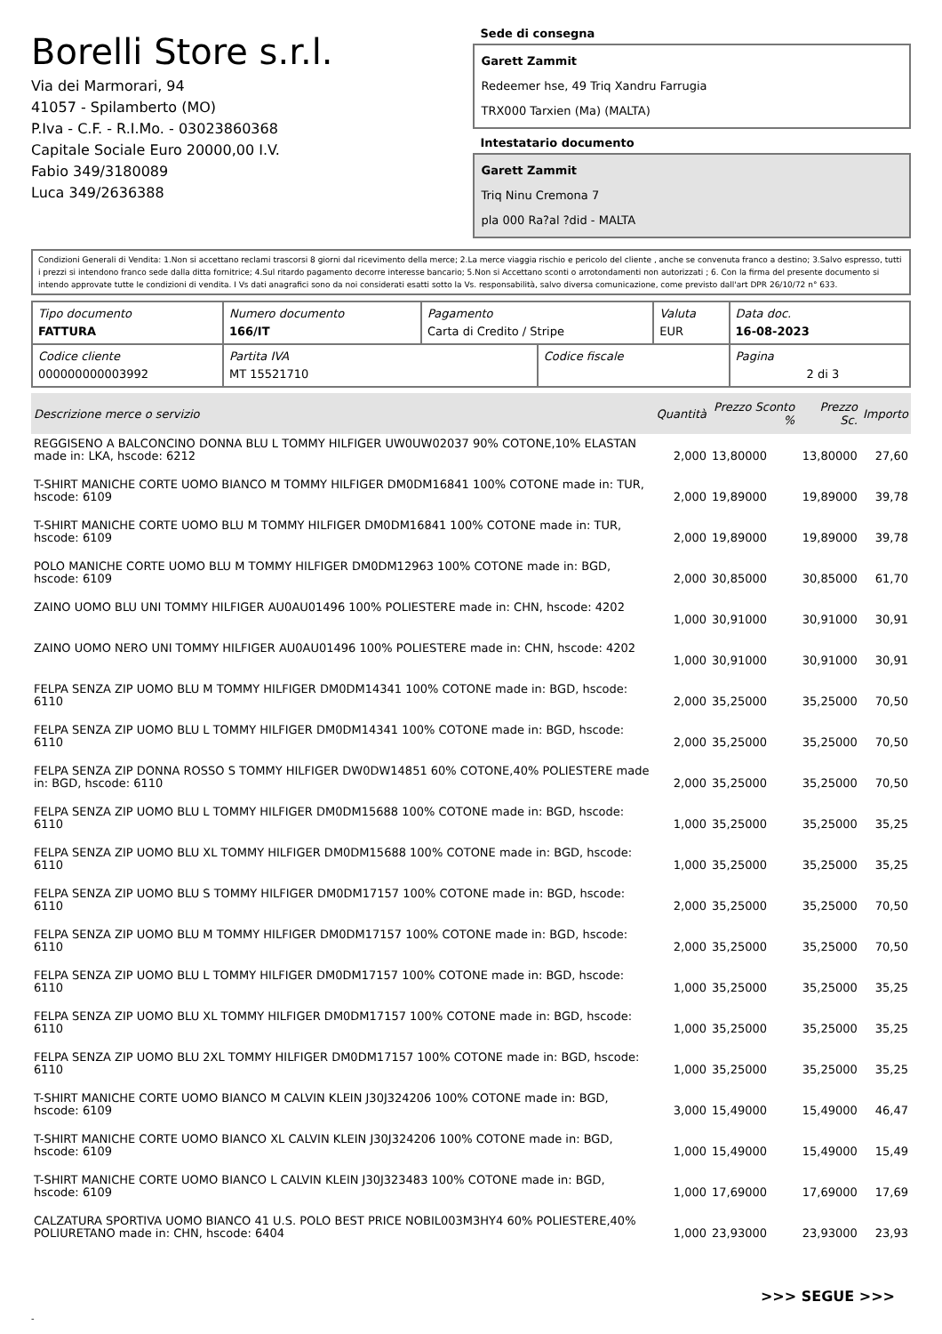Borelli Store s.r.l.
Via dei Marmorari, 94
41057 - Spilamberto (MO)
P.Iva - C.F. - R.I.Mo. - 03023860368
Capitale Sociale Euro 20000,00 I.V.
Fabio 349/3180089
Luca 349/2636388
Sede di consegna
Garett Zammit
Redeemer hse, 49 Triq Xandru Farrugia
TRX000 Tarxien (Ma) (MALTA)
Intestatario documento
Garett Zammit
Triq Ninu Cremona 7
pla 000 Ra?al ?did - MALTA
Condizioni Generali di Vendita: 1.Non si accettano reclami trascorsi 8 giorni dal ricevimento della merce; 2.La merce viaggia rischio e pericolo del cliente , anche se convenuta franco a destino; 3.Salvo espresso, tutti i prezzi si intendono franco sede dalla ditta fornitrice; 4.Sul ritardo pagamento decorre interesse bancario; 5.Non si Accettano sconti o arrotondamenti non autorizzati ; 6. Con la firma del presente documento si intendo approvate tutte le condizioni di vendita. I Vs dati anagrafici sono da noi considerati esatti sotto la Vs. responsabilità, salvo diversa comunicazione, come previsto dall'art DPR 26/10/72 n° 633.
| Tipo documento FATTURA | Numero documento 166/IT | Pagamento Carta di Credito / Stripe | | Valuta EUR | Data doc. 16-08-2023 |
| Codice cliente 000000000003992 | Partita IVA MT 15521710 | | Codice fiscale | | Pagina 2 di 3 |
| Descrizione merce o servizio | Quantità | Prezzo Sconto % | Prezzo Sc. | Importo |
| --- | --- | --- | --- | --- |
| REGGISENO A BALCONCINO DONNA BLU L TOMMY HILFIGER UW0UW02037 90% COTONE,10% ELASTAN made in: LKA, hscode: 6212 | 2,000 | 13,80000 | 13,80000 | 27,60 |
| T-SHIRT MANICHE CORTE UOMO BIANCO M TOMMY HILFIGER DM0DM16841 100% COTONE made in: TUR, hscode: 6109 | 2,000 | 19,89000 | 19,89000 | 39,78 |
| T-SHIRT MANICHE CORTE UOMO BLU M TOMMY HILFIGER DM0DM16841 100% COTONE made in: TUR, hscode: 6109 | 2,000 | 19,89000 | 19,89000 | 39,78 |
| POLO MANICHE CORTE UOMO BLU M TOMMY HILFIGER DM0DM12963 100% COTONE made in: BGD, hscode: 6109 | 2,000 | 30,85000 | 30,85000 | 61,70 |
| ZAINO UOMO BLU UNI TOMMY HILFIGER AU0AU01496 100% POLIESTERE made in: CHN, hscode: 4202 | 1,000 | 30,91000 | 30,91000 | 30,91 |
| ZAINO UOMO NERO UNI TOMMY HILFIGER AU0AU01496 100% POLIESTERE made in: CHN, hscode: 4202 | 1,000 | 30,91000 | 30,91000 | 30,91 |
| FELPA SENZA ZIP UOMO BLU M TOMMY HILFIGER DM0DM14341 100% COTONE made in: BGD, hscode: 6110 | 2,000 | 35,25000 | 35,25000 | 70,50 |
| FELPA SENZA ZIP UOMO BLU L TOMMY HILFIGER DM0DM14341 100% COTONE made in: BGD, hscode: 6110 | 2,000 | 35,25000 | 35,25000 | 70,50 |
| FELPA SENZA ZIP DONNA ROSSO S TOMMY HILFIGER DW0DW14851 60% COTONE,40% POLIESTERE made in: BGD, hscode: 6110 | 2,000 | 35,25000 | 35,25000 | 70,50 |
| FELPA SENZA ZIP UOMO BLU L TOMMY HILFIGER DM0DM15688 100% COTONE made in: BGD, hscode: 6110 | 1,000 | 35,25000 | 35,25000 | 35,25 |
| FELPA SENZA ZIP UOMO BLU XL TOMMY HILFIGER DM0DM15688 100% COTONE made in: BGD, hscode: 6110 | 1,000 | 35,25000 | 35,25000 | 35,25 |
| FELPA SENZA ZIP UOMO BLU S TOMMY HILFIGER DM0DM17157 100% COTONE made in: BGD, hscode: 6110 | 2,000 | 35,25000 | 35,25000 | 70,50 |
| FELPA SENZA ZIP UOMO BLU M TOMMY HILFIGER DM0DM17157 100% COTONE made in: BGD, hscode: 6110 | 2,000 | 35,25000 | 35,25000 | 70,50 |
| FELPA SENZA ZIP UOMO BLU L TOMMY HILFIGER DM0DM17157 100% COTONE made in: BGD, hscode: 6110 | 1,000 | 35,25000 | 35,25000 | 35,25 |
| FELPA SENZA ZIP UOMO BLU XL TOMMY HILFIGER DM0DM17157 100% COTONE made in: BGD, hscode: 6110 | 1,000 | 35,25000 | 35,25000 | 35,25 |
| FELPA SENZA ZIP UOMO BLU 2XL TOMMY HILFIGER DM0DM17157 100% COTONE made in: BGD, hscode: 6110 | 1,000 | 35,25000 | 35,25000 | 35,25 |
| T-SHIRT MANICHE CORTE UOMO BIANCO M CALVIN KLEIN J30J324206 100% COTONE made in: BGD, hscode: 6109 | 3,000 | 15,49000 | 15,49000 | 46,47 |
| T-SHIRT MANICHE CORTE UOMO BIANCO XL CALVIN KLEIN J30J324206 100% COTONE made in: BGD, hscode: 6109 | 1,000 | 15,49000 | 15,49000 | 15,49 |
| T-SHIRT MANICHE CORTE UOMO BIANCO L CALVIN KLEIN J30J323483 100% COTONE made in: BGD, hscode: 6109 | 1,000 | 17,69000 | 17,69000 | 17,69 |
| CALZATURA SPORTIVA UOMO BIANCO 41 U.S. POLO BEST PRICE NOBIL003M3HY4 60% POLIESTERE,40% POLIURETANO made in: CHN, hscode: 6404 | 1,000 | 23,93000 | 23,93000 | 23,93 |
>>> SEGUE >>>
-